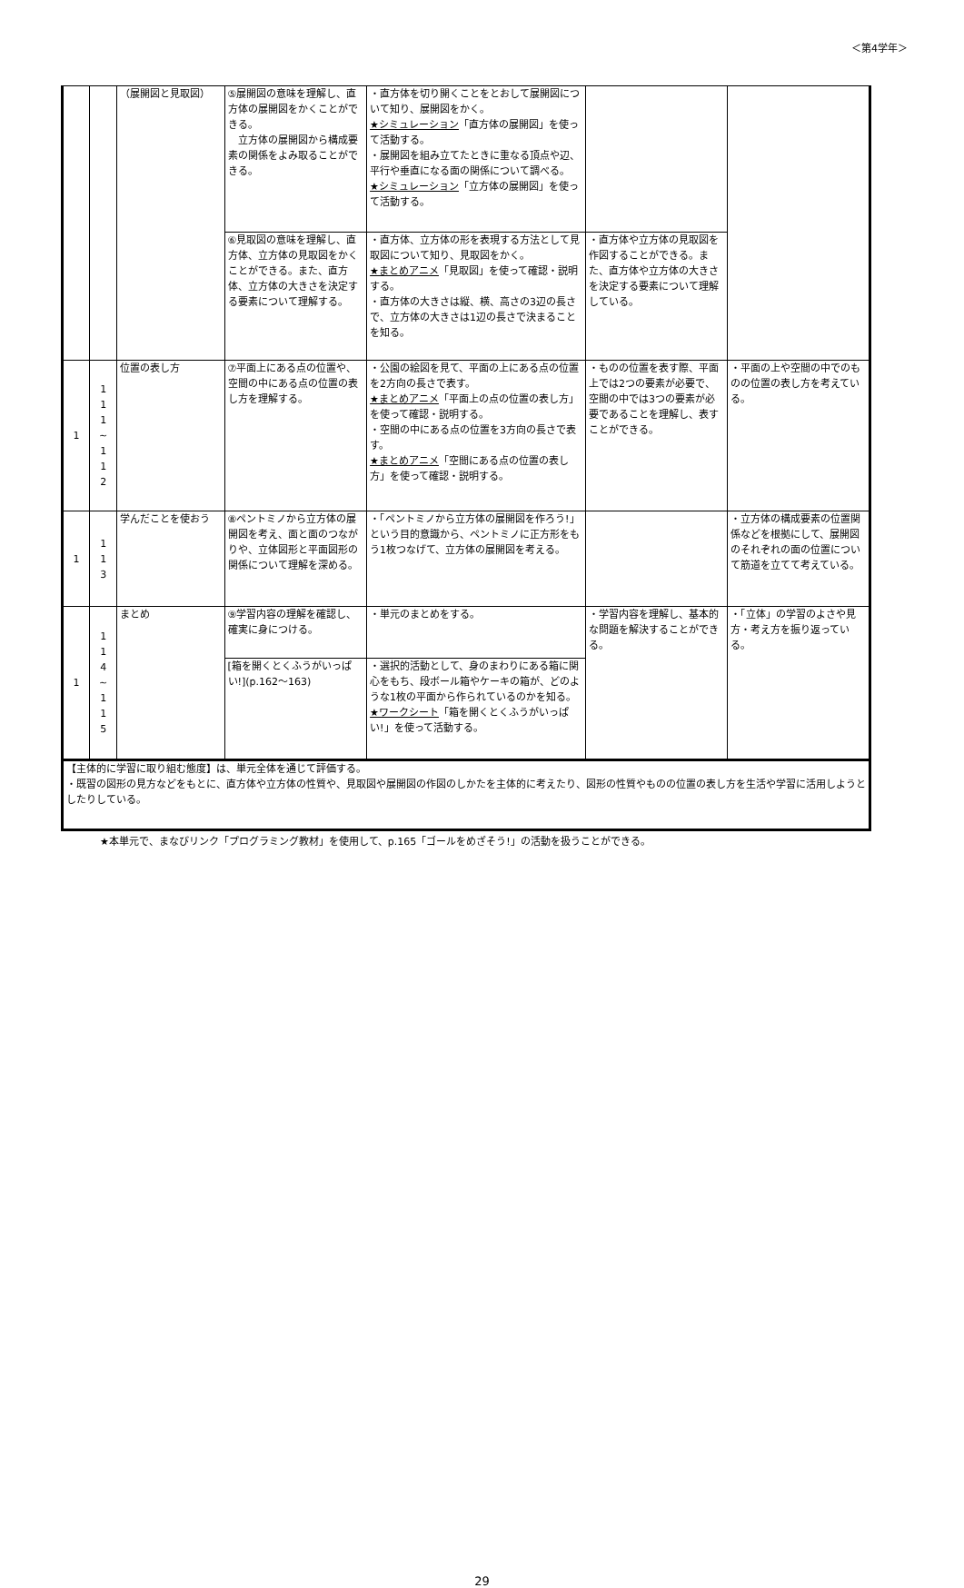＜第4学年＞
| | | （展開図と見取図） | ⑤展開図の意味を理解し、直方体の展開図をかくことができる。 立方体の展開図から構成要素の関係をよみ取ることができる。 | ・直方体を切り開くことをとおして展開図について知り、展開図をかく。 ★シミュレーション 「直方体の展開図」を使って活動する。 ・展開図を組み立てたときに重なる頂点や辺、平行や垂直になる面の関係について調べる。 ★シミュレーション 「立方体の展開図」を使って活動する。 | | |
| | | | ⑥見取図の意味を理解し、直方体、立方体の見取図をかくことができる。また、直方体、立方体の大きさを決定する要素について理解する。 | ・直方体、立方体の形を表現する方法として見取図について知り、見取図をかく。 ★まとめアニメ 「見取図」を使って確認・説明する。 ・直方体の大きさは縦、横、高さの3辺の長さで、立方体の大きさは1辺の長さで決まることを知る。 | ・直方体や立方体の見取図を作図することができる。また、直方体や立方体の大きさを決定する要素について理解している。 | |
| 1 | 1 1 1 ~ 1 1 2 | 位置の表し方 | ⑦平面上にある点の位置や、空間の中にある点の位置の表し方を理解する。 | ・公園の絵図を見て、平面の上にある点の位置を2方向の長さで表す。 ★まとめアニメ 「平面上の点の位置の表し方」を使って確認・説明する。 ・空間の中にある点の位置を3方向の長さで表す。 ★まとめアニメ 「空間にある点の位置の表し方」を使って確認・説明する。 | ・ものの位置を表す際、平面上では2つの要素が必要で、空間の中では3つの要素が必要であることを理解し、表すことができる。 | ・平面の上や空間の中でのものの位置の表し方を考えている。 |
| 1 | 1 1 3 | 学んだことを使おう | ⑧ペントミノから立方体の展開図を考え、面と面のつながりや、立体図形と平面図形の関係について理解を深める。 | ・「ペントミノから立方体の展開図を作ろう!」という目的意識から、ペントミノに正方形をもう1枚つなげて、立方体の展開図を考える。 | | ・立方体の構成要素の位置関係などを根拠にして、展開図のそれぞれの面の位置について筋道を立てて考えている。 |
| 1 | 1 1 4 ~ 1 1 5 | まとめ | ⑨学習内容の理解を確認し、確実に身につける。 | ・単元のまとめをする。 | ・学習内容を理解し、基本的な問題を解決することができる。 | ・「立体」の学習のよさや見方・考え方を振り返っている。 |
| | | | [箱を開くとくふうがいっぱい!](p.162～163) | ・選択的活動として、身のまわりにある箱に関心をもち、段ボール箱やケーキの箱が、どのような1枚の平面から作られているのかを知る。 ★ワークシート 「箱を開くとくふうがいっぱい!」を使って活動する。 | | |
| 【主体的に学習に取り組む態度】は、単元全体を通じて評価する。 ・既習の図形の見方などをもとに、直方体や立方体の性質や、見取図や展開図の作図のしかたを主体的に考えたり、図形の性質やものの位置の表し方を生活や学習に活用しようとしたりしている。 | | | | | | |
★本単元で、まなびリンク「プログラミング教材」を使用して、p.165「ゴールをめざそう!」の活動を扱うことができる。
29